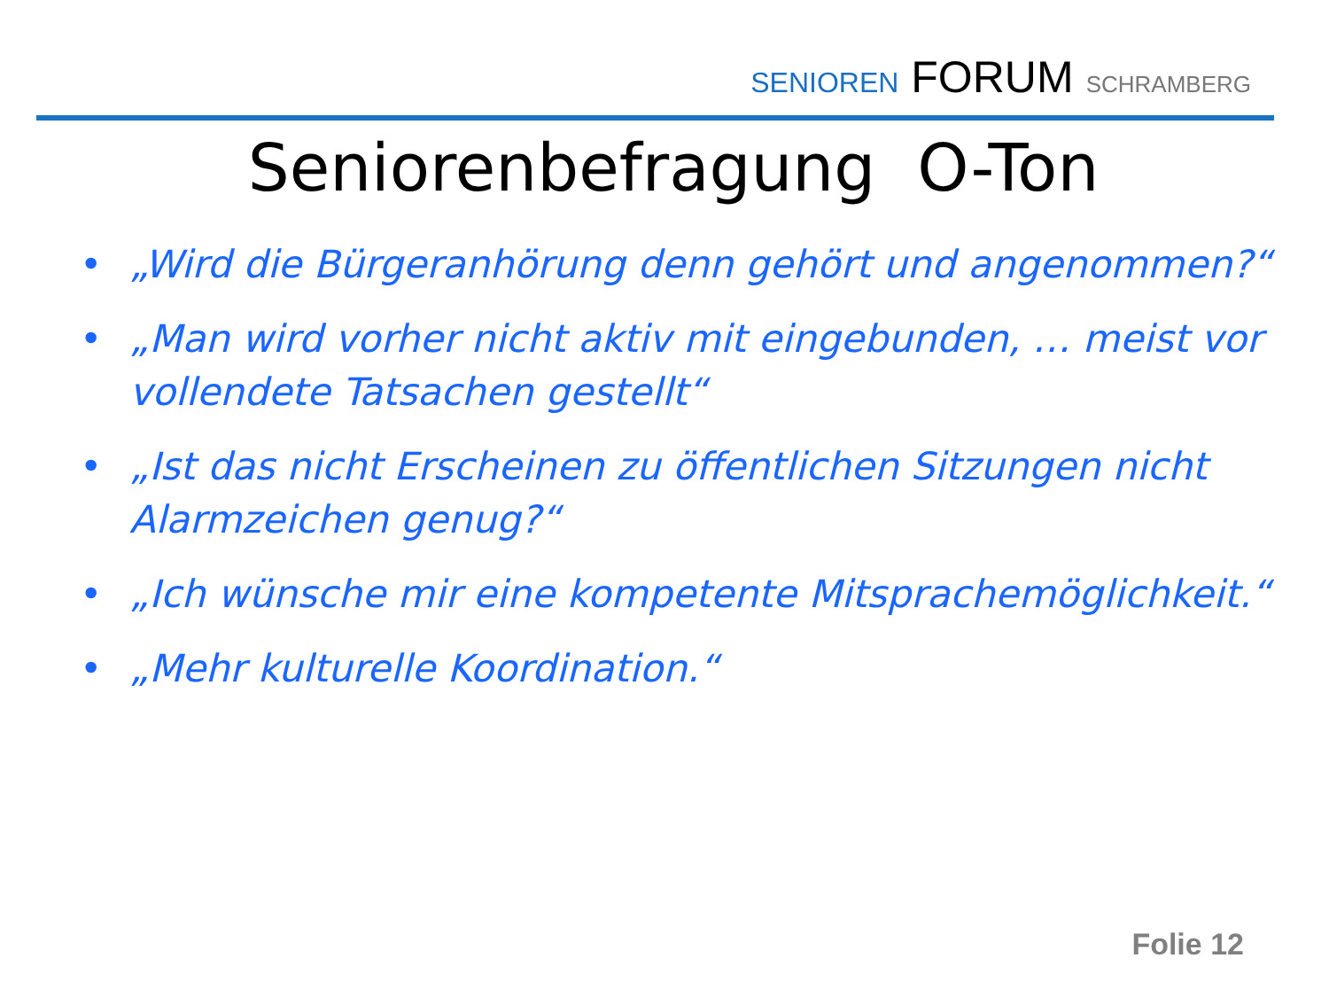SENIOREN FORUM SCHRAMBERG
Seniorenbefragung O-Ton
• „Wird die Bürgeranhörung denn gehört und angenommen?“
• „Man wird vorher nicht aktiv mit eingebunden, … meist vor vollendete Tatsachen gestellt“
• „Ist das nicht Erscheinen zu öffentlichen Sitzungen nicht Alarmzeichen genug?“
• „Ich wünsche mir eine kompetente Mitsprachemöglichkeit.“
• „Mehr kulturelle Koordination.“
Folie 12